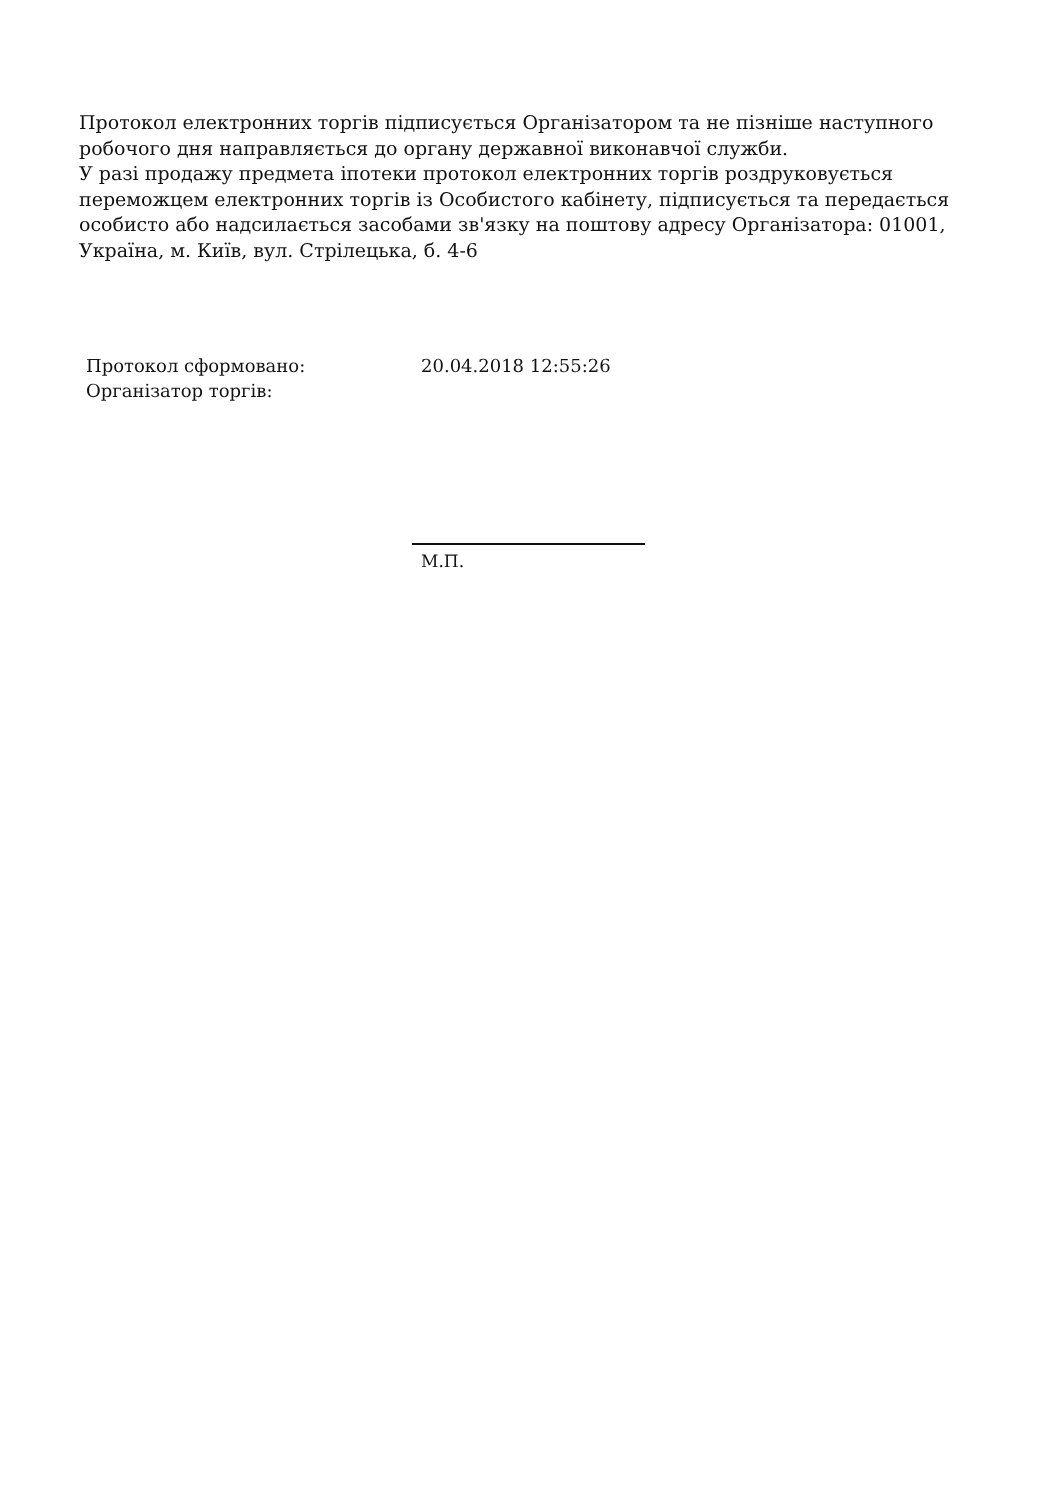Протокол електронних торгів підписується Організатором та не пізніше наступного робочого дня направляється до органу державної виконавчої служби.
У разі продажу предмета іпотеки протокол електронних торгів роздруковується переможцем електронних торгів із Особистого кабінету, підписується та передається особисто або надсилається засобами зв'язку на поштову адресу Організатора: 01001, Україна, м. Київ, вул. Стрілецька, б. 4-6
Протокол сформовано: 20.04.2018 12:55:26
Організатор торгів:
М.П.